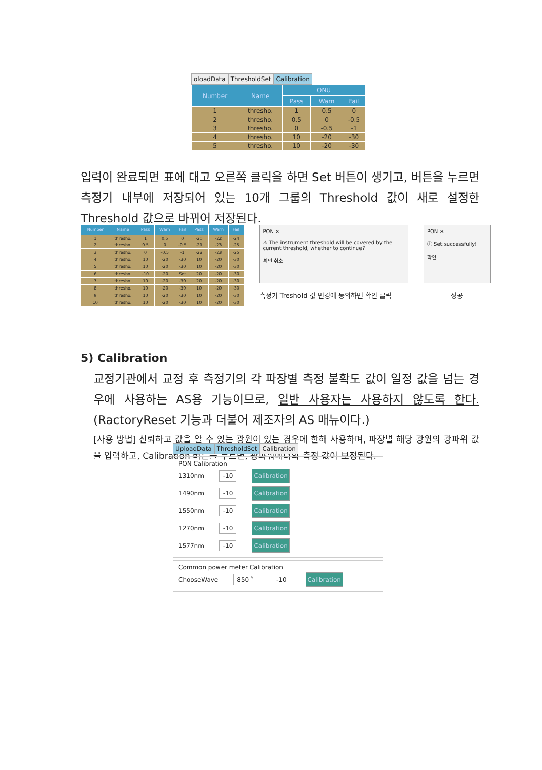oloadData ThresholdSet Calibration
| Number | Name | ONU | | |
| --- | --- | --- | --- | --- |
| | | Pass | Warn | Fail |
| 1 | thresho. | 1 | 0.5 | 0 |
| 2 | thresho. | 0.5 | 0 | -0.5 |
| 3 | thresho. | 0 | -0.5 | -1 |
| 4 | thresho. | 10 | -20 | -30 |
| 5 | thresho. | 10 | -20 | -30 |
입력이 완료되면 표에 대고 오른쪽 클릭을 하면 Set 버튼이 생기고, 버튼을 누르면 측정기 내부에 저장되어 있는 10개 그룹의 Threshold 값이 새로 설정한 Threshold 값으로 바뀌어 저장된다.
| Number | Name | Pass | Warn | Fail | Pass | Warn | Fail |
| --- | --- | --- | --- | --- | --- | --- | --- |
| 1 | thresho. | 1 | 0.5 | 0 | -20 | -22 | -24 |
| 2 | thresho. | 0.5 | 0 | -0.5 | -21 | -23 | -25 |
| 3 | thresho. | 0 | -0.5 | -1 | -22 | -23 | -25 |
| 4 | thresho. | 10 | -20 | -30 | 10 | -20 | -30 |
| 5 | thresho. | 10 | -20 | -30 | 10 | -20 | -30 |
| 6 | thresho. | -10 | -20 | Set | 20 | -20 | -30 |
| 7 | thresho. | 10 | -20 | -30 | 20 | -20 | -30 |
| 8 | thresho. | 10 | -20 | -30 | 10 | -20 | -30 |
| 9 | thresho. | 10 | -20 | -30 | 10 | -20 | -30 |
| 10 | thresho. | 10 | -20 | -30 | 10 | -20 | -30 |
PON ×
⚠ The instrument threshold will be covered by the current threshold, whether to continue?
확인 취소
측정기 Treshold 값 변경에 동의하면 확인 클릭
PON ×
ⓘ Set successfully!
확인
성공
5) Calibration
교정기관에서 교정 후 측정기의 각 파장별 측정 불확도 값이 일정 값을 넘는 경우에 사용하는 AS용 기능이므로, 일반 사용자는 사용하지 않도록 한다. (RactoryReset 기능과 더불어 제조자의 AS 매뉴이다.)
[사용 방법] 신뢰하고 값을 알 수 있는 광원이 있는 경우에 한해 사용하며, 파장별 해당 광원의 광파워 값을 입력하고, Calibration 버튼을 누르면, 광파워메터의 측정 값이 보정된다.
UploadData ThresholdSet Calibration
PON Calibration
1310nm -10 Calibration
1490nm -10 Calibration
1550nm -10 Calibration
1270nm -10 Calibration
1577nm -10 Calibration
Common power meter Calibration
ChooseWave 850 ˅ -10 Calibration